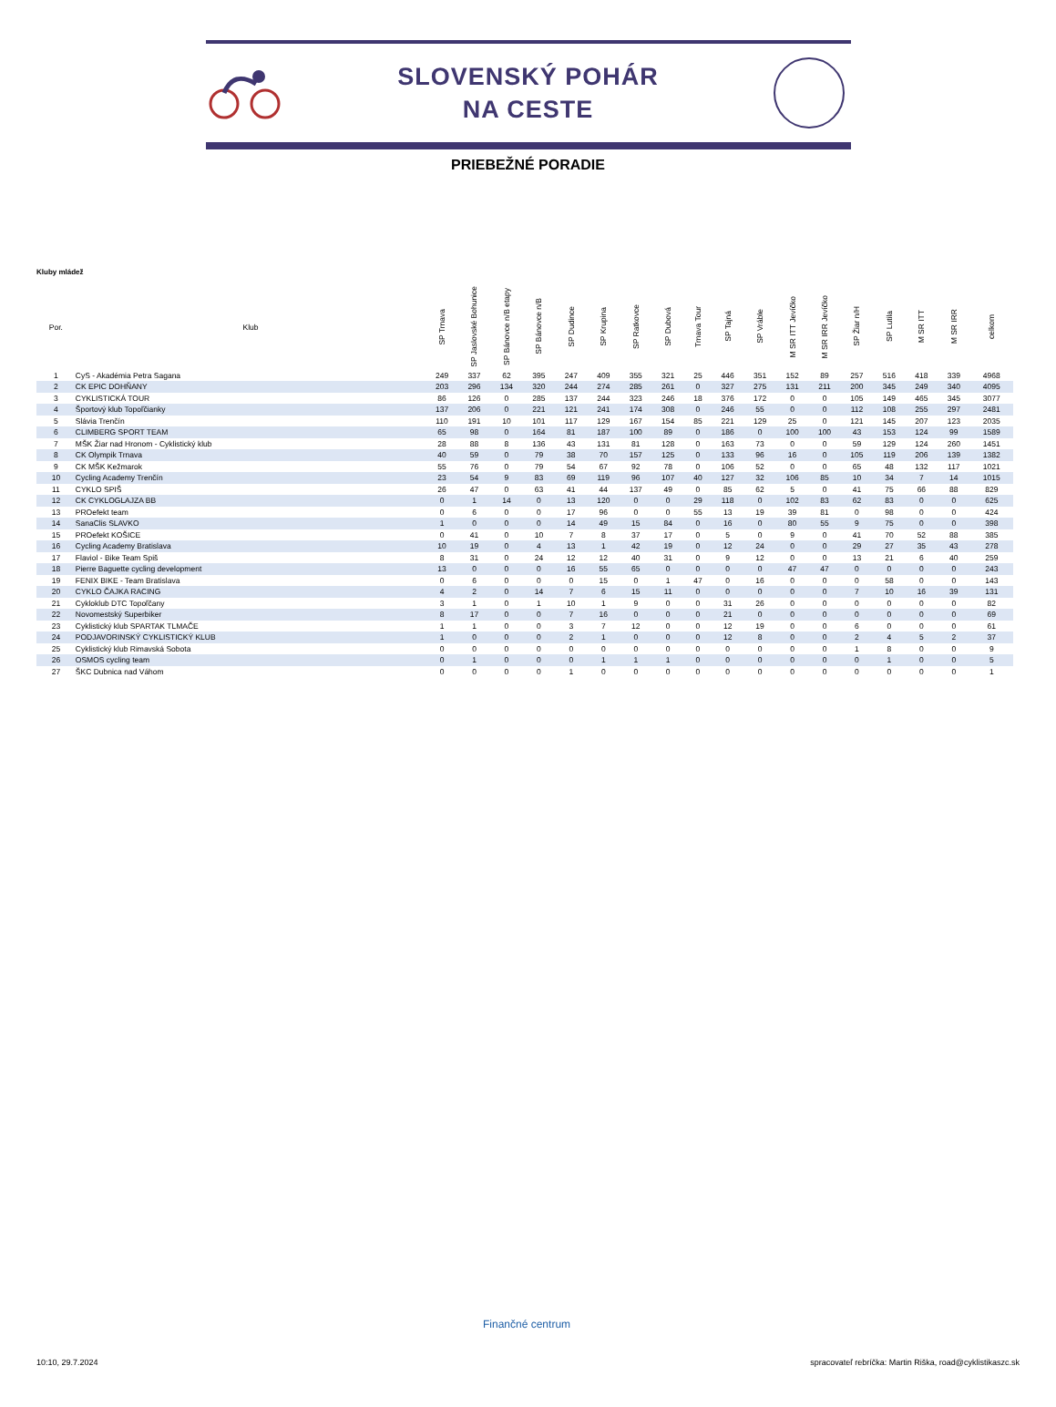SLOVENSKÝ POHÁR
NA CESTE
PRIEBEŽNÉ PORADIE
Kluby mládež
| Por. | Klub | SP Trnava | SP Jaslovské Bohunice | SP Bánovce n/B etapy | SP Bánovce n/B | SP Dudince | SP Krupina | SP Ratkovce | SP Dubová | Trnava Tour | SP Tajná | SP Vráble | M SR ITT Jevíčko | M SR IRR Jevíčko | SP Žiar n/H | SP Lutila | M SR ITT | M SR IRR | celkom |
| --- | --- | --- | --- | --- | --- | --- | --- | --- | --- | --- | --- | --- | --- | --- | --- | --- | --- | --- | --- |
| 1 | CyS - Akadémia Petra Sagana | 249 | 337 | 62 | 395 | 247 | 409 | 355 | 321 | 25 | 446 | 351 | 152 | 89 | 257 | 516 | 418 | 339 | 4968 |
| 2 | CK EPIC DOHŇANY | 203 | 296 | 134 | 320 | 244 | 274 | 285 | 261 | 0 | 327 | 275 | 131 | 211 | 200 | 345 | 249 | 340 | 4095 |
| 3 | CYKLISTICKÁ TOUR | 86 | 126 | 0 | 285 | 137 | 244 | 323 | 246 | 18 | 376 | 172 | 0 | 0 | 105 | 149 | 465 | 345 | 3077 |
| 4 | Športový klub Topoľčianky | 137 | 206 | 0 | 221 | 121 | 241 | 174 | 308 | 0 | 246 | 55 | 0 | 0 | 112 | 108 | 255 | 297 | 2481 |
| 5 | Slávia Trenčín | 110 | 191 | 10 | 101 | 117 | 129 | 167 | 154 | 85 | 221 | 129 | 25 | 0 | 121 | 145 | 207 | 123 | 2035 |
| 6 | CLIMBERG SPORT TEAM | 65 | 98 | 0 | 164 | 81 | 187 | 100 | 89 | 0 | 186 | 0 | 100 | 100 | 43 | 153 | 124 | 99 | 1589 |
| 7 | MŠK Žiar nad Hronom - Cyklistický klub | 28 | 88 | 8 | 136 | 43 | 131 | 81 | 128 | 0 | 163 | 73 | 0 | 0 | 59 | 129 | 124 | 260 | 1451 |
| 8 | CK Olympik Trnava | 40 | 59 | 0 | 79 | 38 | 70 | 157 | 125 | 0 | 133 | 96 | 16 | 0 | 105 | 119 | 206 | 139 | 1382 |
| 9 | CK MŠK Kežmarok | 55 | 76 | 0 | 79 | 54 | 67 | 92 | 78 | 0 | 106 | 52 | 0 | 0 | 65 | 48 | 132 | 117 | 1021 |
| 10 | Cycling Academy Trenčín | 23 | 54 | 9 | 83 | 69 | 119 | 96 | 107 | 40 | 127 | 32 | 106 | 85 | 10 | 34 | 7 | 14 | 1015 |
| 11 | CYKLO SPIŠ | 26 | 47 | 0 | 63 | 41 | 44 | 137 | 49 | 0 | 85 | 62 | 5 | 0 | 41 | 75 | 66 | 88 | 829 |
| 12 | CK CYKLOGLAJZA BB | 0 | 1 | 14 | 0 | 13 | 120 | 0 | 0 | 29 | 118 | 0 | 102 | 83 | 62 | 83 | 0 | 0 | 625 |
| 13 | PROefekt team | 0 | 6 | 0 | 0 | 17 | 96 | 0 | 0 | 55 | 13 | 19 | 39 | 81 | 0 | 98 | 0 | 0 | 424 |
| 14 | SanaClis SLAVKO | 1 | 0 | 0 | 0 | 14 | 49 | 15 | 84 | 0 | 16 | 0 | 80 | 55 | 9 | 75 | 0 | 0 | 398 |
| 15 | PROefekt KOŠICE | 0 | 41 | 0 | 10 | 7 | 8 | 37 | 17 | 0 | 5 | 0 | 9 | 0 | 41 | 70 | 52 | 88 | 385 |
| 16 | Cycling Academy Bratislava | 10 | 19 | 0 | 4 | 13 | 1 | 42 | 19 | 0 | 12 | 24 | 0 | 0 | 29 | 27 | 35 | 43 | 278 |
| 17 | Flaviol - Bike Team Spiš | 8 | 31 | 0 | 24 | 12 | 12 | 40 | 31 | 0 | 9 | 12 | 0 | 0 | 13 | 21 | 6 | 40 | 259 |
| 18 | Pierre Baguette cycling development | 13 | 0 | 0 | 0 | 16 | 55 | 65 | 0 | 0 | 0 | 0 | 47 | 47 | 0 | 0 | 0 | 0 | 243 |
| 19 | FENIX BIKE - Team Bratislava | 0 | 6 | 0 | 0 | 0 | 15 | 0 | 1 | 47 | 0 | 16 | 0 | 0 | 0 | 58 | 0 | 0 | 143 |
| 20 | CYKLO ČAJKA RACING | 4 | 2 | 0 | 14 | 7 | 6 | 15 | 11 | 0 | 0 | 0 | 0 | 0 | 7 | 10 | 16 | 39 | 131 |
| 21 | Cykloklub DTC Topoľčany | 3 | 1 | 0 | 1 | 10 | 1 | 9 | 0 | 0 | 31 | 26 | 0 | 0 | 0 | 0 | 0 | 0 | 82 |
| 22 | Novomestský Superbiker | 8 | 17 | 0 | 0 | 7 | 16 | 0 | 0 | 0 | 21 | 0 | 0 | 0 | 0 | 0 | 0 | 0 | 69 |
| 23 | Cyklistický klub SPARTAK TLMAČE | 1 | 1 | 0 | 0 | 3 | 7 | 12 | 0 | 0 | 12 | 19 | 0 | 0 | 6 | 0 | 0 | 0 | 61 |
| 24 | PODJAVORINSKÝ CYKLISTICKÝ KLUB | 1 | 0 | 0 | 0 | 2 | 1 | 0 | 0 | 0 | 12 | 8 | 0 | 0 | 2 | 4 | 5 | 2 | 37 |
| 25 | Cyklistický klub Rimavská Sobota | 0 | 0 | 0 | 0 | 0 | 0 | 0 | 0 | 0 | 0 | 0 | 0 | 0 | 1 | 8 | 0 | 0 | 9 |
| 26 | OSMOS cycling team | 0 | 1 | 0 | 0 | 0 | 1 | 1 | 1 | 0 | 0 | 0 | 0 | 0 | 0 | 1 | 0 | 0 | 5 |
| 27 | ŠKC Dubnica nad Váhom | 0 | 0 | 0 | 0 | 1 | 0 | 0 | 0 | 0 | 0 | 0 | 0 | 0 | 0 | 0 | 0 | 0 | 1 |
Finančné centrum
10:10, 29.7.2024 spracovateľ rebríčka: Martin Riška, road@cyklistikaszc.sk